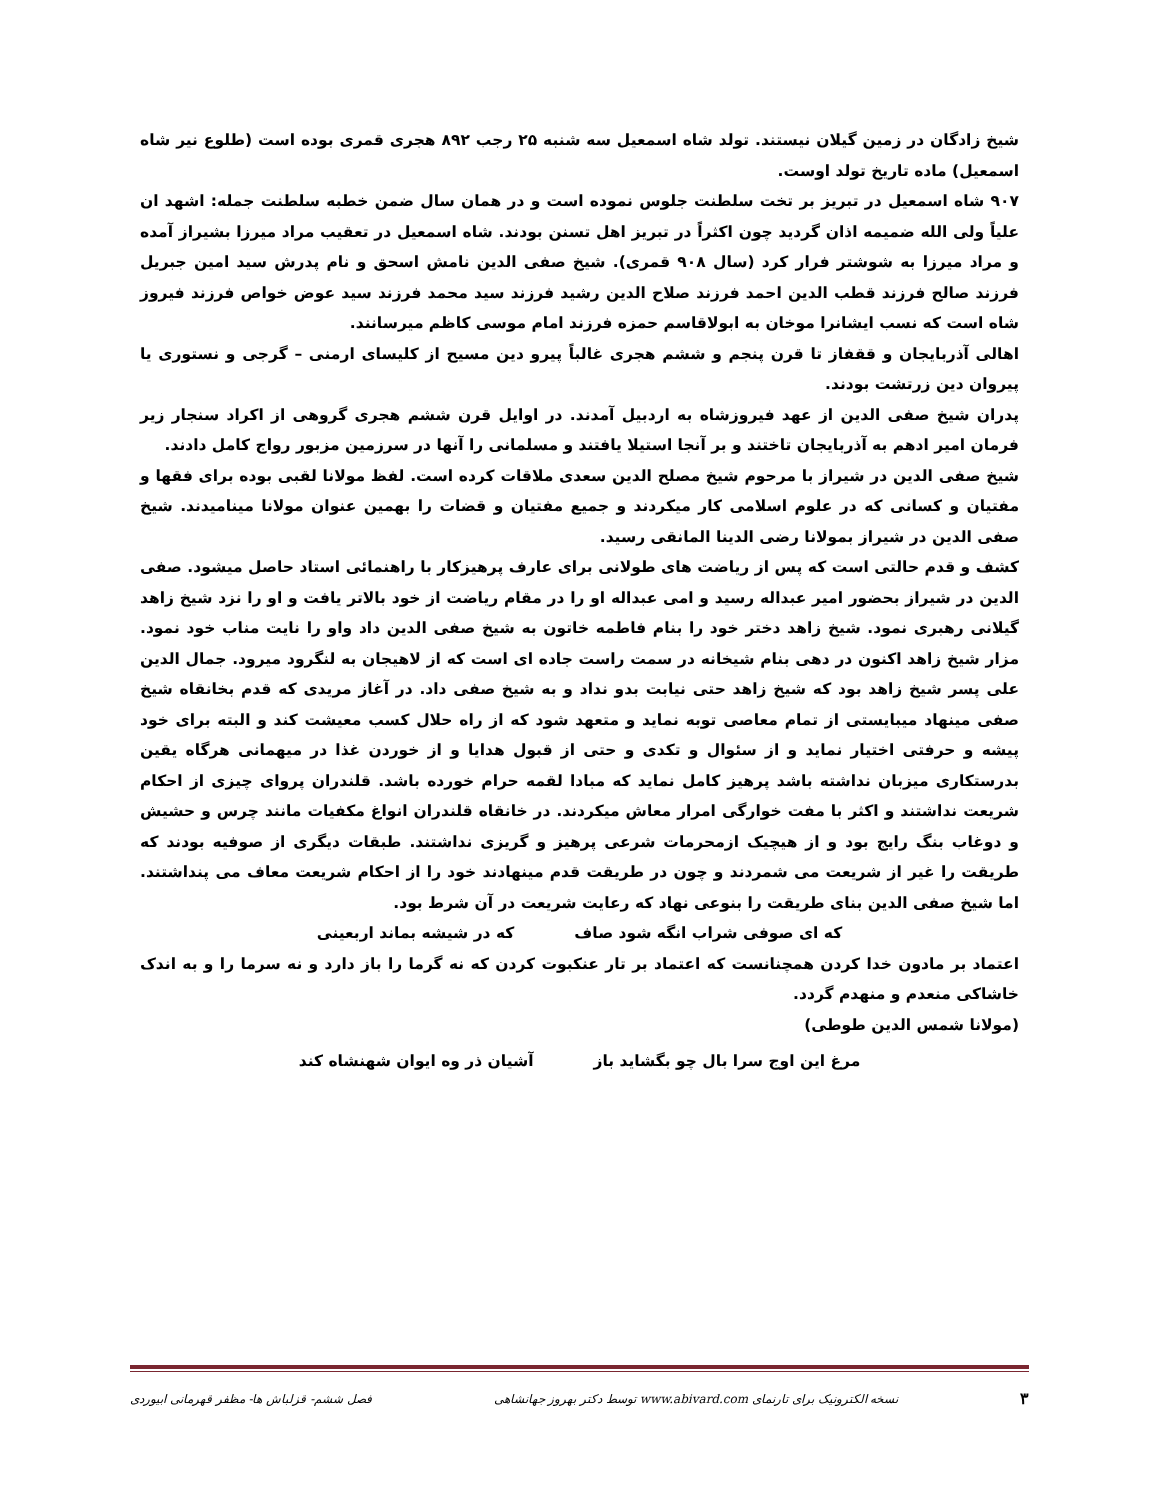شیخ زادگان در زمین گیلان نیستند. تولد شاه اسمعیل سه شنبه ۲۵ رجب ۸۹۲ هجری قمری بوده است (طلوع نیر شاه اسمعیل) ماده تاریخ تولد اوست.
۹۰۷ شاه اسمعیل در تبریز بر تخت سلطنت جلوس نموده است و در همان سال ضمن خطبه سلطنت جمله: اشهد ان علیاً ولی الله ضمیمه اذان گردید چون اکثراً در تبریز اهل تسنن بودند. شاه اسمعیل در تعقیب مراد میرزا بشیراز آمده و مراد میرزا به شوشتر فرار کرد (سال ۹۰۸ قمری). شیخ صفی الدین نامش اسحق و نام پدرش سید امین جبریل فرزند صالح فرزند قطب الدین احمد فرزند صلاح الدین رشید فرزند سید محمد فرزند سید عوض خواص فرزند فیروز شاه است که نسب ایشانرا موخان به ابولاقاسم حمزه فرزند امام موسی کاظم میرسانند.
اهالی آذربایجان و ققفاز تا قرن پنجم و ششم هجری غالباً پیرو دین مسیح از کلیسای ارمنی – گرجی و نستوری یا پیروان دین زرتشت بودند.
پدران شیخ صفی الدین از عهد فیروزشاه به اردبیل آمدند. در اوایل قرن ششم هجری گروهی از اکراد سنجار زیر فرمان امیر ادهم به آذربایجان تاختند و بر آنجا استیلا یافتند و مسلمانی را آنها در سرزمین مزبور رواج کامل دادند.
شیخ صفی الدین در شیراز با مرحوم شیخ مصلح الدین سعدی ملاقات کرده است. لفظ مولانا لقبی بوده برای فقها و مفتیان و کسانی که در علوم اسلامی کار میکردند و جمیع مفتیان و قضات را بهمین عنوان مولانا مینامیدند. شیخ صفی الدین در شیراز بمولانا رضی الدینا المانقی رسید.
کشف و قدم حالتی است که پس از ریاضت های طولانی برای عارف پرهیزکار با راهنمائی استاد حاصل میشود. صفی الدین در شیراز بحضور امیر عبداله رسید و امی عبداله او را در مقام ریاضت از خود بالاتر یافت و او را نزد شیخ زاهد گیلانی رهبری نمود. شیخ زاهد دختر خود را بنام فاطمه خاتون به شیخ صفی الدین داد واو را نایت مناب خود نمود. مزار شیخ زاهد اکنون در دهی بنام شیخانه در سمت راست جاده ای است که از لاهیجان به لنگرود میرود. جمال الدین علی پسر شیخ زاهد بود که شیخ زاهد حتی نیابت بدو نداد و به شیخ صفی داد. در آغاز مریدی که قدم بخانقاه شیخ صفی مینهاد میبایستی از تمام معاصی توبه نماید و متعهد شود که از راه حلال کسب معیشت کند و البته برای خود پیشه و حرفتی اختیار نماید و از سئوال و تکدی و حتی از قبول هدایا و از خوردن غذا در میهمانی هرگاه یقین بدرستکاری میزبان نداشته باشد پرهیز کامل نماید که مبادا لقمه حرام خورده باشد. قلندران پروای چیزی از احکام شریعت نداشتند و اکثر با مفت خوارگی امرار معاش میکردند. در خانقاه قلندران انواغ مکفیات مانند چرس و حشیش و دوغاب بنگ رایج بود و از هیچیک ازمحرمات شرعی پرهیز و گریزی نداشتند. طبقات دیگری از صوفیه بودند که طریقت را غیر از شریعت می شمردند و چون در طریقت قدم مینهادند خود را از احکام شریعت معاف می پنداشتند. اما شیخ صفی الدین بنای طریقت را بنوعی نهاد که رعایت شریعت در آن شرط بود.
که ای صوفی شراب انگه شود صاف که در شیشه بماند اربعینی
اعتماد بر مادون خدا کردن همچنانست که اعتماد بر تار عنکبوت کردن که نه گرما را باز دارد و نه سرما را و به اندک خاشاکی منعدم و منهدم گردد.
(مولانا شمس الدین طوطی)
مرغ این اوج سرا بال چو بگشاید باز آشیان ذر وه ایوان شهنشاه کند
۳ نسخه الکترونیک برای تارنمای www.abivard.com توسط دکتر بهروز جهانشاهی فصل ششم- قزلباش ها- مظفر قهرمانی ابیوردی